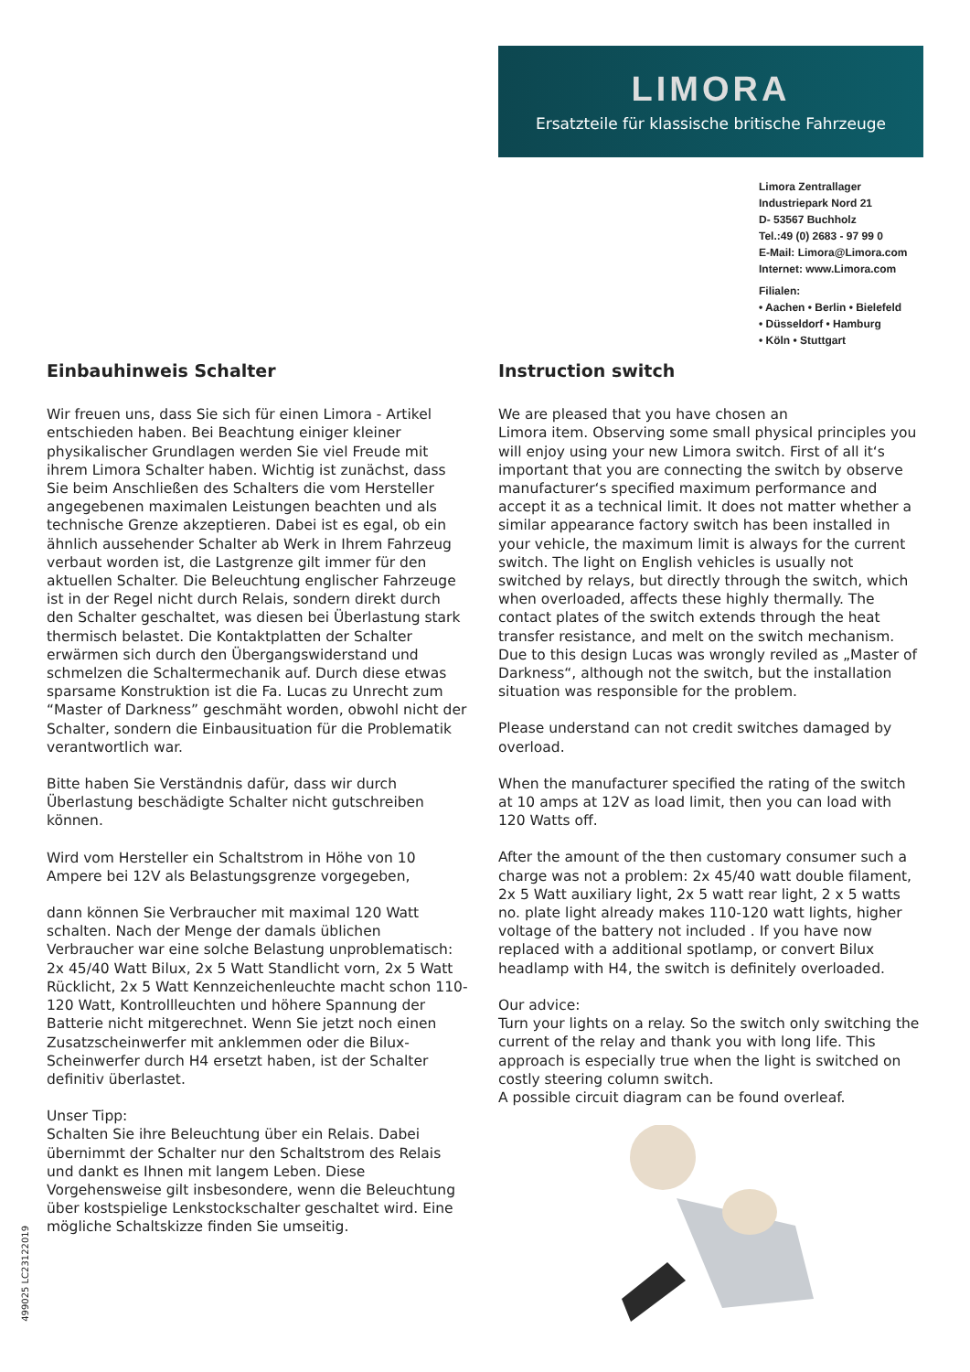LIMORA
Ersatzteile für klassische britische Fahrzeuge
Limora Zentrallager
Industriepark Nord 21
D- 53567 Buchholz
Tel.:49 (0) 2683 - 97 99 0
E-Mail: Limora@Limora.com
Internet: www.Limora.com
Filialen:
• Aachen • Berlin • Bielefeld
• Düsseldorf • Hamburg
• Köln • Stuttgart
Einbauhinweis Schalter
Wir freuen uns, dass Sie sich für einen Limora - Artikel entschieden haben. Bei Beachtung einiger kleiner physikalischer Grundlagen werden Sie viel Freude mit ihrem Limora Schalter haben. Wichtig ist zunächst, dass Sie beim Anschließen des Schalters die vom Hersteller angegebenen maximalen Leistungen beachten und als technische Grenze akzeptieren. Dabei ist es egal, ob ein ähnlich aussehender Schalter ab Werk in Ihrem Fahrzeug verbaut worden ist, die Lastgrenze gilt immer für den aktuellen Schalter. Die Beleuchtung englischer Fahrzeuge ist in der Regel nicht durch Relais, sondern direkt durch den Schalter geschaltet, was diesen bei Überlastung stark thermisch belastet. Die Kontaktplatten der Schalter erwärmen sich durch den Übergangswiderstand und schmelzen die Schaltermechanik auf. Durch diese etwas sparsame Konstruktion ist die Fa. Lucas zu Unrecht zum “Master of Darkness” geschmäht worden, obwohl nicht der Schalter, sondern die Einbausituation für die Problematik verantwortlich war.
Bitte haben Sie Verständnis dafür, dass wir durch Überlastung beschädigte Schalter nicht gutschreiben können.
Wird vom Hersteller ein Schaltstrom in Höhe von 10 Ampere bei 12V als Belastungsgrenze vorgegeben,
dann können Sie Verbraucher mit maximal 120 Watt schalten. Nach der Menge der damals üblichen Verbraucher war eine solche Belastung unproblematisch: 2x 45/40 Watt Bilux, 2x 5 Watt Standlicht vorn, 2x 5 Watt Rücklicht, 2x 5 Watt Kennzeichenleuchte macht schon 110-120 Watt, Kontrollleuchten und höhere Spannung der Batterie nicht mitgerechnet. Wenn Sie jetzt noch einen Zusatzscheinwerfer mit anklemmen oder die Bilux- Scheinwerfer durch H4 ersetzt haben, ist der Schalter definitiv überlastet.
Unser Tipp:
Schalten Sie ihre Beleuchtung über ein Relais. Dabei übernimmt der Schalter nur den Schaltstrom des Relais und dankt es Ihnen mit langem Leben. Diese Vorgehensweise gilt insbesondere, wenn die Beleuchtung über kostspielige Lenkstockschalter geschaltet wird. Eine mögliche Schaltskizze finden Sie umseitig.
Instruction switch
We are pleased that you have chosen an
Limora item. Observing some small physical principles you will enjoy using your new Limora switch. First of all it‘s important that you are connecting the switch by observe manufacturer‘s specified maximum performance and accept it as a technical limit. It does not matter whether a similar appearance factory switch has been installed in your vehicle, the maximum limit is always for the current switch. The light on English vehicles is usually not switched by relays, but directly through the switch, which when overloaded, affects these highly thermally. The contact plates of the switch extends through the heat transfer resistance, and melt on the switch mechanism. Due to this design Lucas was wrongly reviled as „Master of Darkness“, although not the switch, but the installation situation was responsible for the problem.
Please understand can not credit switches damaged by overload.
When the manufacturer specified the rating of the switch at 10 amps at 12V as load limit, then you can load with 120 Watts off.
After the amount of the then customary consumer such a charge was not a problem: 2x 45/40 watt double filament, 2x 5 Watt auxiliary light, 2x 5 watt rear light, 2 x 5 watts no. plate light already makes 110-120 watt lights, higher voltage of the battery not included . If you have now replaced with a additional spotlamp, or convert Bilux headlamp with H4, the switch is definitely overloaded.
Our advice:
Turn your lights on a relay. So the switch only switching the current of the relay and thank you with long life. This approach is especially true when the light is switched on costly steering column switch.
A possible circuit diagram can be found overleaf.
499025 LC23122019